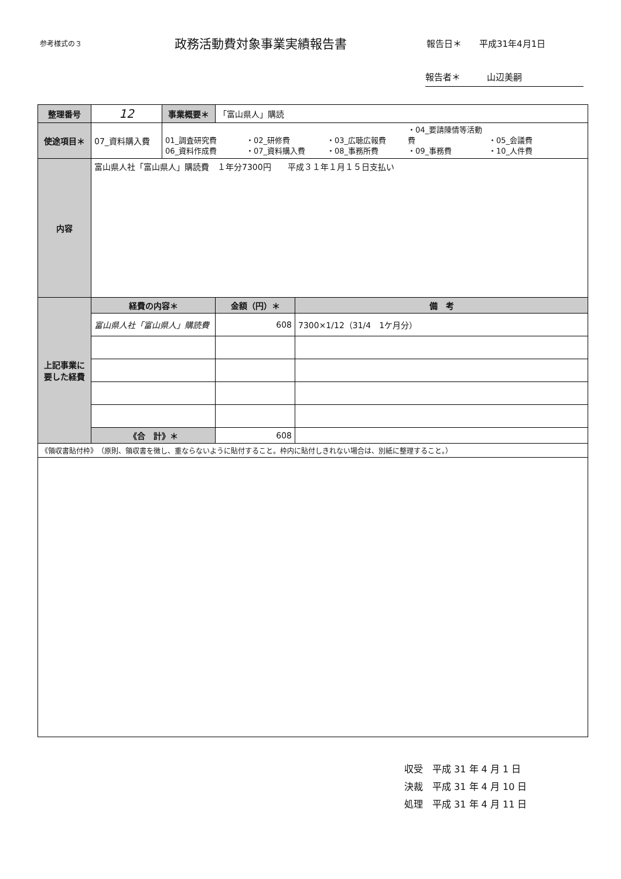参考様式の３
政務活動費対象事業実績報告書
報告日＊　　平成31年4月1日
報告者＊　　　山辺美嗣
| 整理番号 | 12 | 事業概要＊ | 「富山県人」購読 | |
| 使途項目＊ | 07_資料購入費 | 01_調査研究費 ・02_研修費 ・03_広聴広報費 ・04_要請陳情等活動費 ・05_会議費 06_資料作成費 ・07_資料購入費 ・08_事務所費 ・09_事務費 ・10_人件費 | | |
| 内容 | 富山県人社「富山県人」購読費 １年分7300円 平成３１年１月１５日支払い | | | |
| 上記事業に要した経費 | 経費の内容＊ | | 金額（円）＊ | 備 考 |
| | 富山県人社「富山県人」購読費 | | 608 | 7300×1/12（31/4 1ケ月分） |
| | 《合 計》＊ | | 608 | |
| 《領収書貼付枠》 （原則、領収書を徴し、重ならないように貼付すること。枠内に貼付しきれない場合は、別紙に整理すること。） | | | | |
収受　平成 31 年 4 月 1 日
決裁　平成 31 年 4 月 10 日
処理　平成 31 年 4 月 11 日